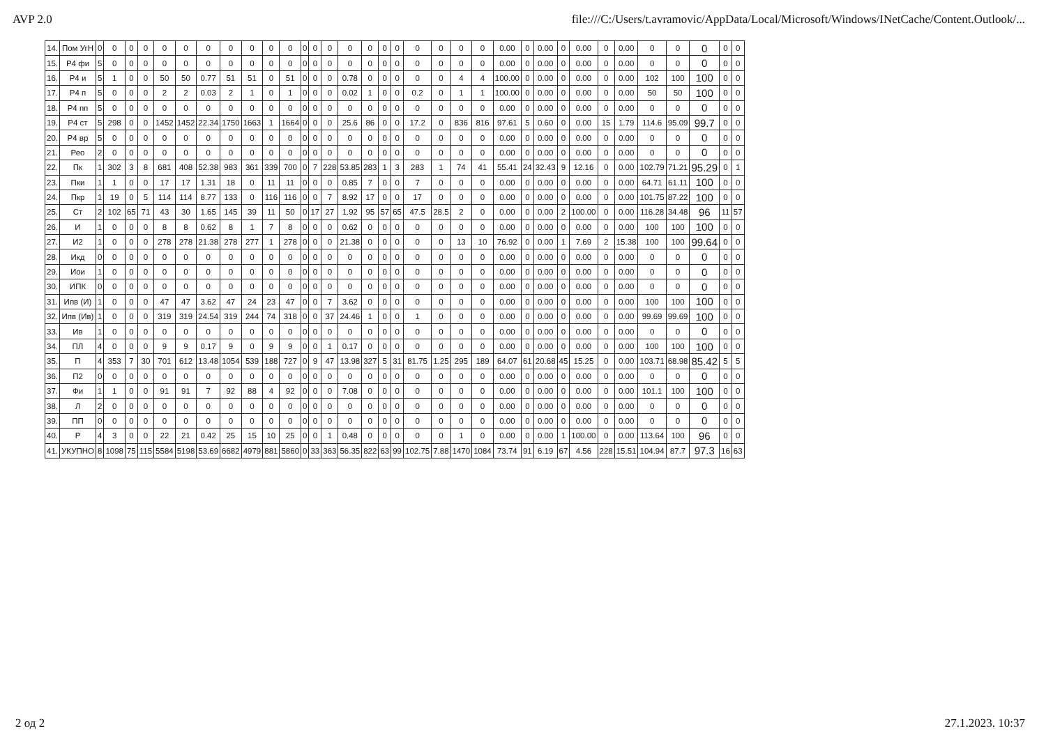AVP 2.0 file:///C:/Users/t.avramovic/AppData/Local/Microsoft/Windows/INetCache/Content.Outlook/...
| 14. | Пом УгН | 0 | 0 | 0 | 0 | 0 | 0 | 0 | 0 | 0 | 0 | 0 | 0 | 0 | 0 | 0 | 0 | 0 | 0 | 0 | 0 | 0 | 0 | 0.00 | 0 | 0.00 | 0 | 0.00 | 0 | 0.00 | 0 | 0 | 0 | 0 | 0 |
| 15. | Р4 фи | 5 | 0 | 0 | 0 | 0 | 0 | 0 | 0 | 0 | 0 | 0 | 0 | 0 | 0 | 0 | 0 | 0 | 0 | 0 | 0 | 0 | 0 | 0.00 | 0 | 0.00 | 0 | 0.00 | 0 | 0.00 | 0 | 0 | 0 | 0 | 0 |
| 16. | Р4 и | 5 | 1 | 0 | 0 | 50 | 50 | 0.77 | 51 | 51 | 0 | 51 | 0 | 0 | 0 | 0.78 | 0 | 0 | 0 | 0 | 0 | 4 | 4 | 100.00 | 0 | 0.00 | 0 | 0.00 | 0 | 0.00 | 102 | 100 | 100 | 0 | 0 |
| 17. | Р4 п | 5 | 0 | 0 | 0 | 2 | 2 | 0.03 | 2 | 1 | 0 | 1 | 0 | 0 | 0 | 0.02 | 1 | 0 | 0 | 0.2 | 0 | 1 | 1 | 100.00 | 0 | 0.00 | 0 | 0.00 | 0 | 0.00 | 50 | 50 | 100 | 0 | 0 |
| 18. | Р4 пп | 5 | 0 | 0 | 0 | 0 | 0 | 0 | 0 | 0 | 0 | 0 | 0 | 0 | 0 | 0 | 0 | 0 | 0 | 0 | 0 | 0 | 0 | 0.00 | 0 | 0.00 | 0 | 0.00 | 0 | 0.00 | 0 | 0 | 0 | 0 | 0 |
| 19. | Р4 ст | 5 | 298 | 0 | 0 | 1452 | 1452 | 22.34 | 1750 | 1663 | 1 | 1664 | 0 | 0 | 0 | 25.6 | 86 | 0 | 0 | 17.2 | 0 | 836 | 816 | 97.61 | 5 | 0.60 | 0 | 0.00 | 15 | 1.79 | 114.6 | 95.09 | 99.7 | 0 | 0 |
| 20. | Р4 вр | 5 | 0 | 0 | 0 | 0 | 0 | 0 | 0 | 0 | 0 | 0 | 0 | 0 | 0 | 0 | 0 | 0 | 0 | 0 | 0 | 0 | 0 | 0.00 | 0 | 0.00 | 0 | 0.00 | 0 | 0.00 | 0 | 0 | 0 | 0 | 0 |
| 21. | Рео | 2 | 0 | 0 | 0 | 0 | 0 | 0 | 0 | 0 | 0 | 0 | 0 | 0 | 0 | 0 | 0 | 0 | 0 | 0 | 0 | 0 | 0 | 0.00 | 0 | 0.00 | 0 | 0.00 | 0 | 0.00 | 0 | 0 | 0 | 0 | 0 |
| 22. | Пк | 1 | 302 | 3 | 8 | 681 | 408 | 52.38 | 983 | 361 | 339 | 700 | 0 | 7 | 228 | 53.85 | 283 | 1 | 3 | 283 | 1 | 74 | 41 | 55.41 | 24 | 32.43 | 9 | 12.16 | 0 | 0.00 | 102.79 | 71.21 | 95.29 | 0 | 1 |
| 23. | Пки | 1 | 1 | 0 | 0 | 17 | 17 | 1.31 | 18 | 0 | 11 | 11 | 0 | 0 | 0 | 0.85 | 7 | 0 | 0 | 7 | 0 | 0 | 0 | 0.00 | 0 | 0.00 | 0 | 0.00 | 0 | 0.00 | 64.71 | 61.11 | 100 | 0 | 0 |
| 24. | Пкр | 1 | 19 | 0 | 5 | 114 | 114 | 8.77 | 133 | 0 | 116 | 116 | 0 | 0 | 7 | 8.92 | 17 | 0 | 0 | 17 | 0 | 0 | 0 | 0.00 | 0 | 0.00 | 0 | 0.00 | 0 | 0.00 | 101.75 | 87.22 | 100 | 0 | 0 |
| 25. | Ст | 2 | 102 | 65 | 71 | 43 | 30 | 1.65 | 145 | 39 | 11 | 50 | 0 | 17 | 27 | 1.92 | 95 | 57 | 65 | 47.5 | 28.5 | 2 | 0 | 0.00 | 0 | 0.00 | 2 | 100.00 | 0 | 0.00 | 116.28 | 34.48 | 96 | 11 | 57 |
| 26. | И | 1 | 0 | 0 | 0 | 8 | 8 | 0.62 | 8 | 1 | 7 | 8 | 0 | 0 | 0 | 0.62 | 0 | 0 | 0 | 0 | 0 | 0 | 0 | 0.00 | 0 | 0.00 | 0 | 0.00 | 0 | 0.00 | 100 | 100 | 100 | 0 | 0 |
| 27. | И2 | 1 | 0 | 0 | 0 | 278 | 278 | 21.38 | 278 | 277 | 1 | 278 | 0 | 0 | 0 | 21.38 | 0 | 0 | 0 | 0 | 0 | 13 | 10 | 76.92 | 0 | 0.00 | 1 | 7.69 | 2 | 15.38 | 100 | 100 | 99.64 | 0 | 0 |
| 28. | Икд | 0 | 0 | 0 | 0 | 0 | 0 | 0 | 0 | 0 | 0 | 0 | 0 | 0 | 0 | 0 | 0 | 0 | 0 | 0 | 0 | 0 | 0 | 0.00 | 0 | 0.00 | 0 | 0.00 | 0 | 0.00 | 0 | 0 | 0 | 0 | 0 |
| 29. | Иои | 1 | 0 | 0 | 0 | 0 | 0 | 0 | 0 | 0 | 0 | 0 | 0 | 0 | 0 | 0 | 0 | 0 | 0 | 0 | 0 | 0 | 0 | 0.00 | 0 | 0.00 | 0 | 0.00 | 0 | 0.00 | 0 | 0 | 0 | 0 | 0 |
| 30. | ИПК | 0 | 0 | 0 | 0 | 0 | 0 | 0 | 0 | 0 | 0 | 0 | 0 | 0 | 0 | 0 | 0 | 0 | 0 | 0 | 0 | 0 | 0 | 0.00 | 0 | 0.00 | 0 | 0.00 | 0 | 0.00 | 0 | 0 | 0 | 0 | 0 |
| 31. | Ипв (И) | 1 | 0 | 0 | 0 | 47 | 47 | 3.62 | 47 | 24 | 23 | 47 | 0 | 0 | 7 | 3.62 | 0 | 0 | 0 | 0 | 0 | 0 | 0 | 0.00 | 0 | 0.00 | 0 | 0.00 | 0 | 0.00 | 100 | 100 | 100 | 0 | 0 |
| 32. | Ипв (Ив) | 1 | 0 | 0 | 0 | 319 | 319 | 24.54 | 319 | 244 | 74 | 318 | 0 | 0 | 37 | 24.46 | 1 | 0 | 0 | 1 | 0 | 0 | 0 | 0.00 | 0 | 0.00 | 0 | 0.00 | 0 | 0.00 | 99.69 | 99.69 | 100 | 0 | 0 |
| 33. | Ив | 1 | 0 | 0 | 0 | 0 | 0 | 0 | 0 | 0 | 0 | 0 | 0 | 0 | 0 | 0 | 0 | 0 | 0 | 0 | 0 | 0 | 0 | 0.00 | 0 | 0.00 | 0 | 0.00 | 0 | 0.00 | 0 | 0 | 0 | 0 | 0 |
| 34. | ПЛ | 4 | 0 | 0 | 0 | 9 | 9 | 0.17 | 9 | 0 | 9 | 9 | 0 | 0 | 1 | 0.17 | 0 | 0 | 0 | 0 | 0 | 0 | 0 | 0.00 | 0 | 0.00 | 0 | 0.00 | 0 | 0.00 | 100 | 100 | 100 | 0 | 0 |
| 35. | П | 4 | 353 | 7 | 30 | 701 | 612 | 13.48 | 1054 | 539 | 188 | 727 | 0 | 9 | 47 | 13.98 | 327 | 5 | 31 | 81.75 | 1.25 | 295 | 189 | 64.07 | 61 | 20.68 | 45 | 15.25 | 0 | 0.00 | 103.71 | 68.98 | 85.42 | 5 | 5 |
| 36. | П2 | 0 | 0 | 0 | 0 | 0 | 0 | 0 | 0 | 0 | 0 | 0 | 0 | 0 | 0 | 0 | 0 | 0 | 0 | 0 | 0 | 0 | 0 | 0.00 | 0 | 0.00 | 0 | 0.00 | 0 | 0.00 | 0 | 0 | 0 | 0 | 0 |
| 37. | Фи | 1 | 1 | 0 | 0 | 91 | 91 | 7 | 92 | 88 | 4 | 92 | 0 | 0 | 0 | 7.08 | 0 | 0 | 0 | 0 | 0 | 0 | 0 | 0.00 | 0 | 0.00 | 0 | 0.00 | 0 | 0.00 | 101.1 | 100 | 100 | 0 | 0 |
| 38. | Л | 2 | 0 | 0 | 0 | 0 | 0 | 0 | 0 | 0 | 0 | 0 | 0 | 0 | 0 | 0 | 0 | 0 | 0 | 0 | 0 | 0 | 0 | 0.00 | 0 | 0.00 | 0 | 0.00 | 0 | 0.00 | 0 | 0 | 0 | 0 | 0 |
| 39. | ПП | 0 | 0 | 0 | 0 | 0 | 0 | 0 | 0 | 0 | 0 | 0 | 0 | 0 | 0 | 0 | 0 | 0 | 0 | 0 | 0 | 0 | 0 | 0.00 | 0 | 0.00 | 0 | 0.00 | 0 | 0.00 | 0 | 0 | 0 | 0 | 0 |
| 40. | Р | 4 | 3 | 0 | 0 | 22 | 21 | 0.42 | 25 | 15 | 10 | 25 | 0 | 0 | 1 | 0.48 | 0 | 0 | 0 | 0 | 0 | 1 | 0 | 0.00 | 0 | 0.00 | 1 | 100.00 | 0 | 0.00 | 113.64 | 100 | 96 | 0 | 0 |
| 41. | УКУПНО | 8 | 1098 | 75 | 115 | 5584 | 5198 | 53.69 | 6682 | 4979 | 881 | 5860 | 0 | 33 | 363 | 56.35 | 822 | 63 | 99 | 102.75 | 7.88 | 1470 | 1084 | 73.74 | 91 | 6.19 | 67 | 4.56 | 228 | 15.51 | 104.94 | 87.7 | 97.3 | 16 | 63 |
2 од 2 27.1.2023. 10:37